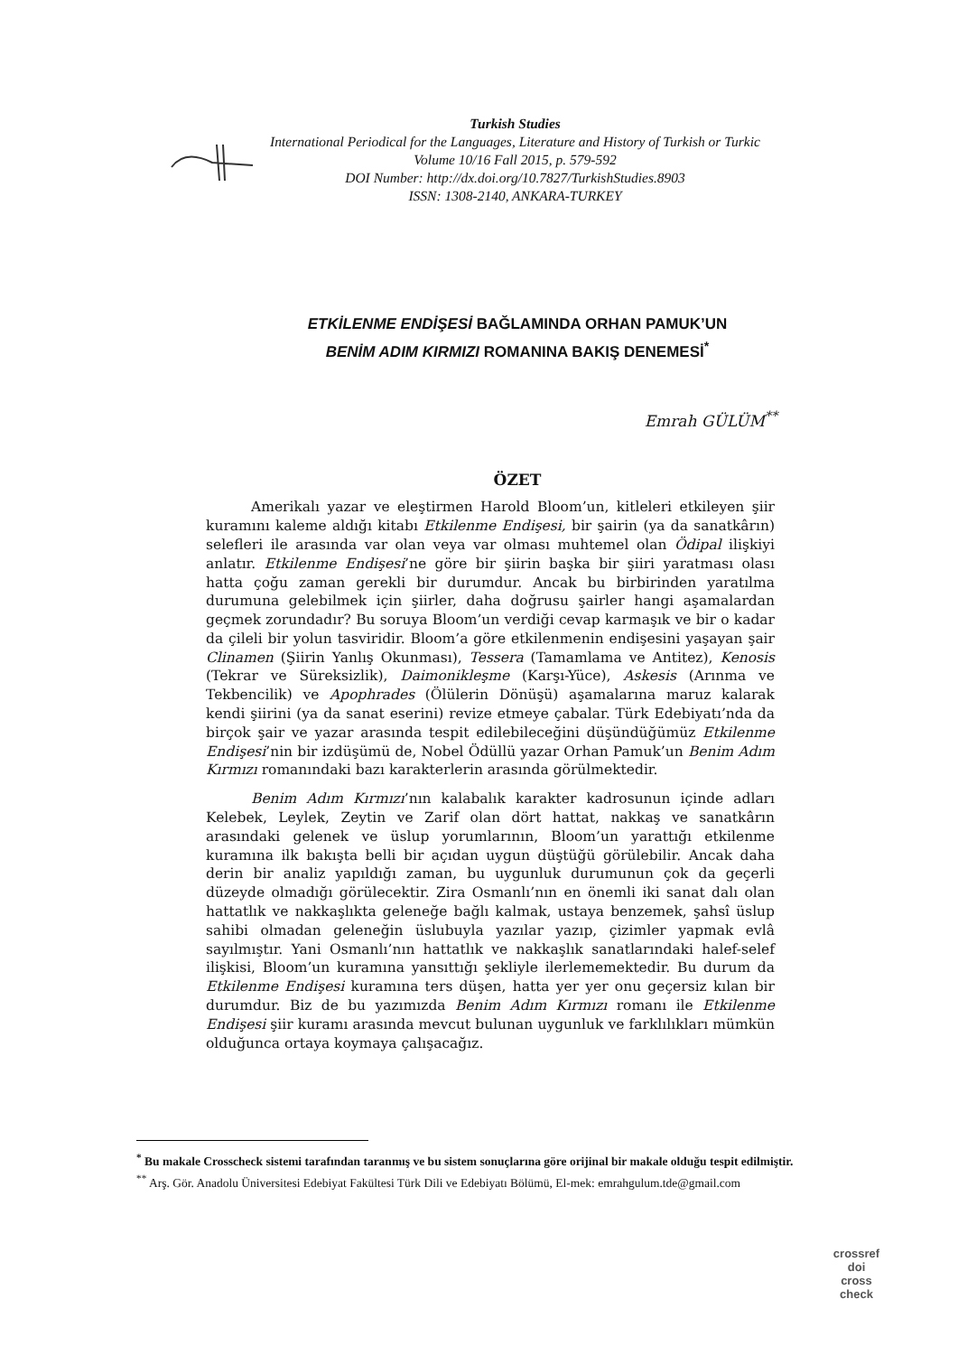Turkish Studies
International Periodical for the Languages, Literature and History of Turkish or Turkic
Volume 10/16 Fall 2015, p. 579-592
DOI Number: http://dx.doi.org/10.7827/TurkishStudies.8903
ISSN: 1308-2140, ANKARA-TURKEY
ETKİLENME ENDİŞESİ BAĞLAMINDA ORHAN PAMUK’UN
BENİM ADIM KIRMIZI ROMANINA BAKIŞ DENEMESİ<sup>*</sup>
Emrah GÜLÜM<sup>**</sup>
ÖZET
Amerikalı yazar ve eleştirmen Harold Bloom’un, kitleleri etkileyen şiir kuramını kaleme aldığı kitabı Etkilenme Endişesi, bir şairin (ya da sanatkârın) selefleri ile arasında var olan veya var olması muhtemel olan Ödipal ilişkiyi anlatır. Etkilenme Endişesi’ne göre bir şiirin başka bir şiiri yaratması olası hatta çoğu zaman gerekli bir durumdur. Ancak bu birbirinden yaratılma durumuna gelebilmek için şiirler, daha doğrusu şairler hangi aşamalardan geçmek zorundadır? Bu soruya Bloom’un verdiği cevap karmaşık ve bir o kadar da çileli bir yolun tasviridir. Bloom’a göre etkilenmenin endişesini yaşayan şair Clinamen (Şiirin Yanlış Okunması), Tessera (Tamamlama ve Antitez), Kenosis (Tekrar ve Süreksizlik), Daimonikleşme (Karşı-Yüce), Askesis (Arınma ve Tekbencilik) ve Apophrades (Ölülerin Dönüşü) aşamalarına maruz kalarak kendi şiirini (ya da sanat eserini) revize etmeye çabalar. Türk Edebiyatı’nda da birçok şair ve yazar arasında tespit edilebileceğini düşündüğümüz Etkilenme Endişesi’nin bir izdüşümü de, Nobel Ödüllü yazar Orhan Pamuk’un Benim Adım Kırmızı romanındaki bazı karakterlerin arasında görülmektedir.
Benim Adım Kırmızı’nın kalabalık karakter kadrosunun içinde adları Kelebek, Leylek, Zeytin ve Zarif olan dört hattat, nakkaş ve sanatkârın arasındaki gelenek ve üslup yorumlarının, Bloom’un yarattığı etkilenme kuramına ilk bakışta belli bir açıdan uygun düştüğü görülebilir. Ancak daha derin bir analiz yapıldığı zaman, bu uygunluk durumunun çok da geçerli düzeyde olmadığı görülecektir. Zira Osmanlı’nın en önemli iki sanat dalı olan hattatlık ve nakkaşlıkta geleneğe bağlı kalmak, ustaya benzemek, şahsî üslup sahibi olmadan geleneğin üslubuyla yazılar yazıp, çizimler yapmak evlâ sayılmıştır. Yani Osmanlı’nın hattatlık ve nakkaşlık sanatlarındaki halef-selef ilişkisi, Bloom’un kuramına yansıttığı şekliyle ilerlememektedir. Bu durum da Etkilenme Endişesi kuramına ters düşen, hatta yer yer onu geçersiz kılan bir durumdur. Biz de bu yazımızda Benim Adım Kırmızı romanı ile Etkilenme Endişesi şiir kuramı arasında mevcut bulunan uygunluk ve farklılıkları mümkün olduğunca ortaya koymaya çalışacağız.
<sup>*</sup> Bu makale Crosscheck sistemi tarafından taranmış ve bu sistem sonuçlarına göre orijinal bir makale olduğu tespit edilmiştir.
<sup>**</sup> Arş. Gör. Anadolu Üniversitesi Edebiyat Fakültesi Türk Dili ve Edebiyatı Bölümü, El-mek: emrahgulum.tde@gmail.com
crossref
doi
cross check